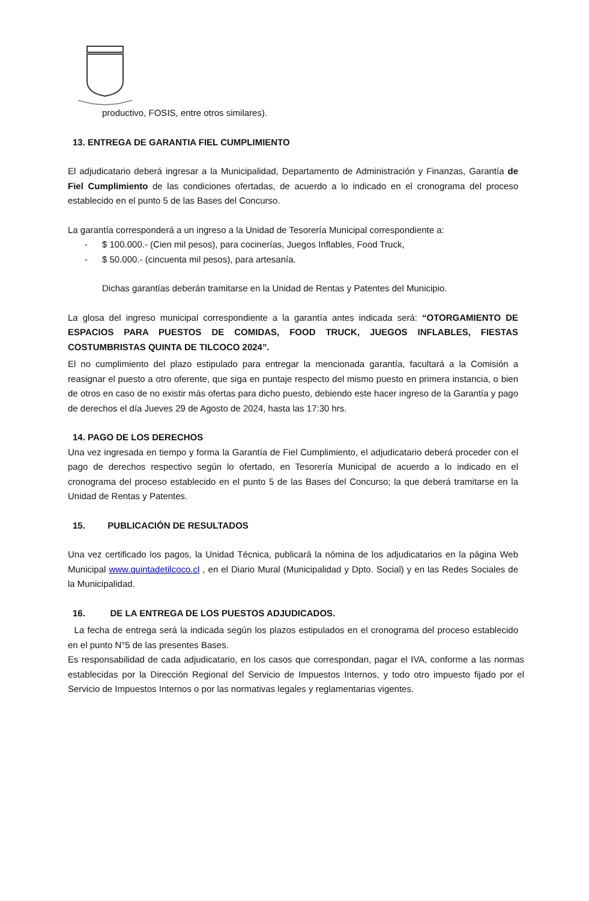productivo, FOSIS, entre otros similares).
13. ENTREGA DE GARANTIA FIEL CUMPLIMIENTO
El adjudicatario deberá ingresar a la Municipalidad, Departamento de Administración y Finanzas, Garantía de Fiel Cumplimiento de las condiciones ofertadas, de acuerdo a lo indicado en el cronograma del proceso establecido en el punto 5 de las Bases del Concurso.
La garantía corresponderá a un ingreso a la Unidad de Tesorería Municipal correspondiente a:
- $ 100.000.- (Cien mil pesos), para cocinerías, Juegos Inflables, Food Truck,
- $ 50.000.- (cincuenta mil pesos), para artesanía.
Dichas garantías deberán tramitarse en la Unidad de Rentas y Patentes del Municipio.
La glosa del ingreso municipal correspondiente a la garantía antes indicada será: “OTORGAMIENTO DE ESPACIOS PARA PUESTOS DE COMIDAS, FOOD TRUCK, JUEGOS INFLABLES, FIESTAS COSTUMBRISTAS QUINTA DE TILCOCO 2024”.
El no cumplimiento del plazo estipulado para entregar la mencionada garantía, facultará a la Comisión a reasignar el puesto a otro oferente, que siga en puntaje respecto del mismo puesto en primera instancia, o bien de otros en caso de no existir más ofertas para dicho puesto, debiendo este hacer ingreso de la Garantía y pago de derechos el día Jueves 29 de Agosto de 2024, hasta las 17:30 hrs.
14. PAGO DE LOS DERECHOS
Una vez ingresada en tiempo y forma la Garantía de Fiel Cumplimiento, el adjudicatario deberá proceder con el pago de derechos respectivo según lo ofertado, en Tesorería Municipal de acuerdo a lo indicado en el cronograma del proceso establecido en el punto 5 de las Bases del Concurso; la que deberá tramitarse en la Unidad de Rentas y Patentes.
15. PUBLICACIÓN DE RESULTADOS
Una vez certificado los pagos, la Unidad Técnica, publicará la nómina de los adjudicatarios en la página Web Municipal www.quintadetilcoco.cl , en el Diario Mural (Municipalidad y Dpto. Social) y en las Redes Sociales de la Municipalidad.
16. DE LA ENTREGA DE LOS PUESTOS ADJUDICADOS.
La fecha de entrega será la indicada según los plazos estipulados en el cronograma del proceso establecido en el punto N°5 de las presentes Bases.
Es responsabilidad de cada adjudicatario, en los casos que correspondan, pagar el IVA, conforme a las normas establecidas por la Dirección Regional del Servicio de Impuestos Internos, y todo otro impuesto fijado por el Servicio de Impuestos Internos o por las normativas legales y reglamentarias vigentes.